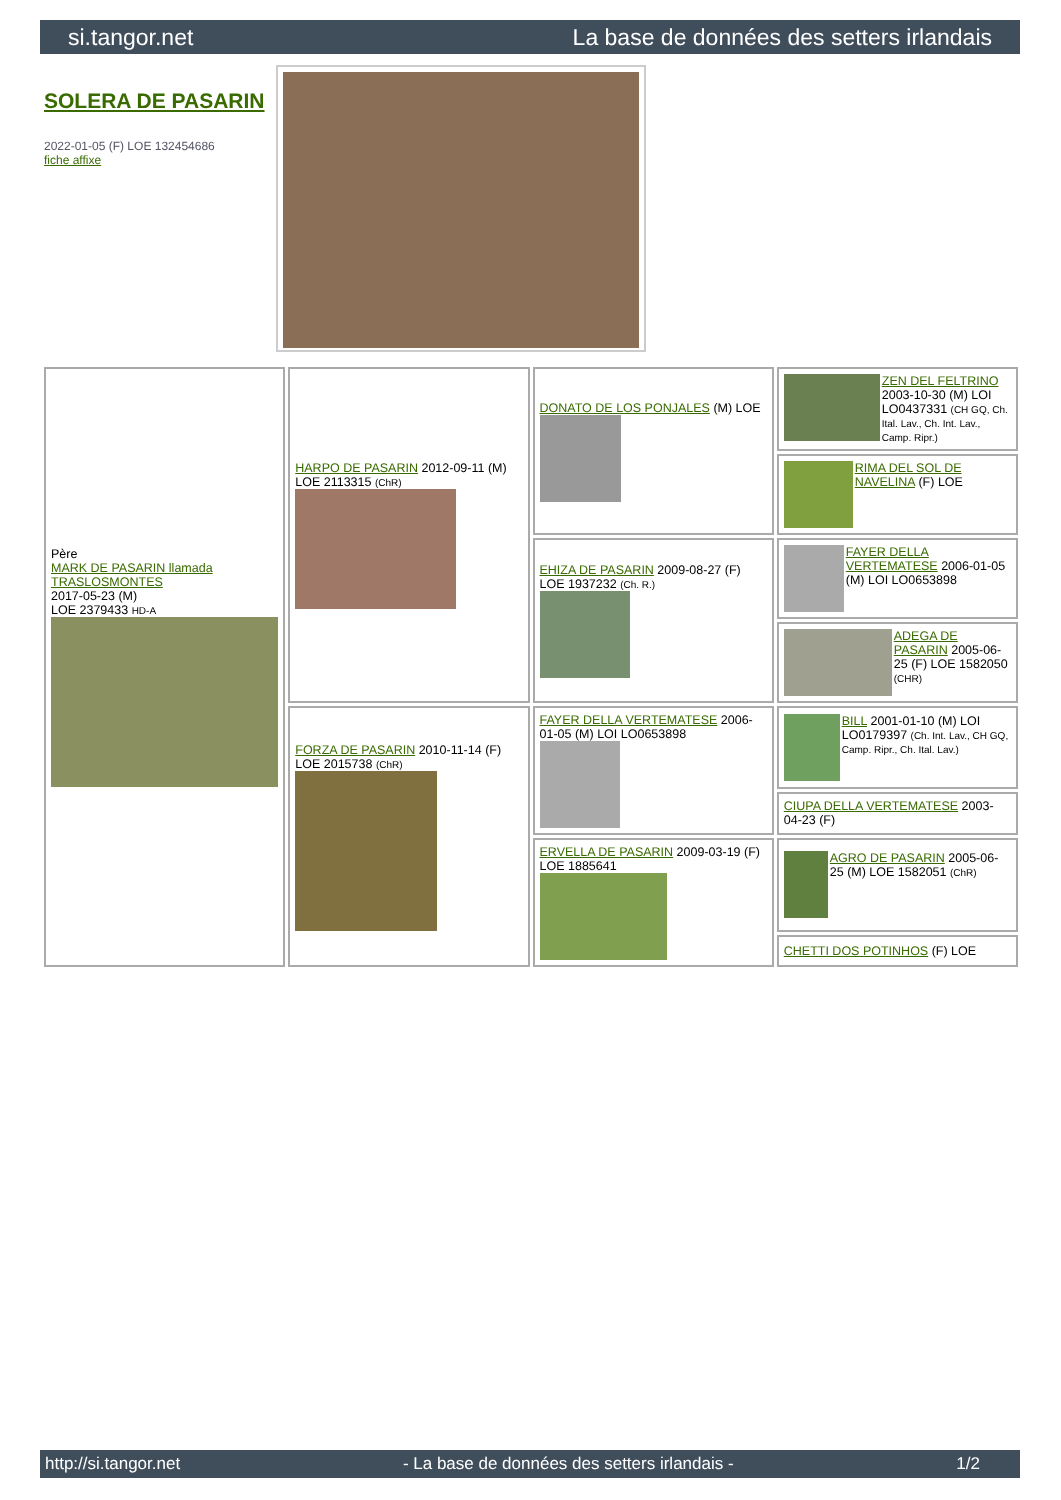si.tangor.net La base de données des setters irlandais
SOLERA DE PASARIN
2022-01-05 (F) LOE 132454686
fiche affixe
| Père MARK DE PASARIN llamada TRASLOSMONTES 2017-05-23 (M) LOE 2379433 HD-A | HARPO DE PASARIN 2012-09-11 (M) LOE 2113315 (ChR) | DONATO DE LOS PONJALES (M) LOE | ZEN DEL FELTRINO 2003-10-30 (M) LOI LO0437331 (CH GQ, Ch. Ital. Lav., Ch. Int. Lav., Camp. Ripr.) |
| | | | RIMA DEL SOL DE NAVELINA (F) LOE |
| | | EHIZA DE PASARIN 2009-08-27 (F) LOE 1937232 (Ch. R.) | FAYER DELLA VERTEMATESE 2006-01-05 (M) LOI LO0653898 |
| | | | ADEGA DE PASARIN 2005-06-25 (F) LOE 1582050 (CHR) |
| | FORZA DE PASARIN 2010-11-14 (F) LOE 2015738 (ChR) | FAYER DELLA VERTEMATESE 2006-01-05 (M) LOI LO0653898 | BILL 2001-01-10 (M) LOI LO0179397 (Ch. Int. Lav., CH GQ, Camp. Ripr., Ch. Ital. Lav.) |
| | | | CIUPA DELLA VERTEMATESE 2003-04-23 (F) |
| | | ERVELLA DE PASARIN 2009-03-19 (F) LOE 1885641 | AGRO DE PASARIN 2005-06-25 (M) LOE 1582051 (ChR) |
| | | | CHETTI DOS POTINHOS (F) LOE |
http://si.tangor.net - La base de données des setters irlandais - 1/2